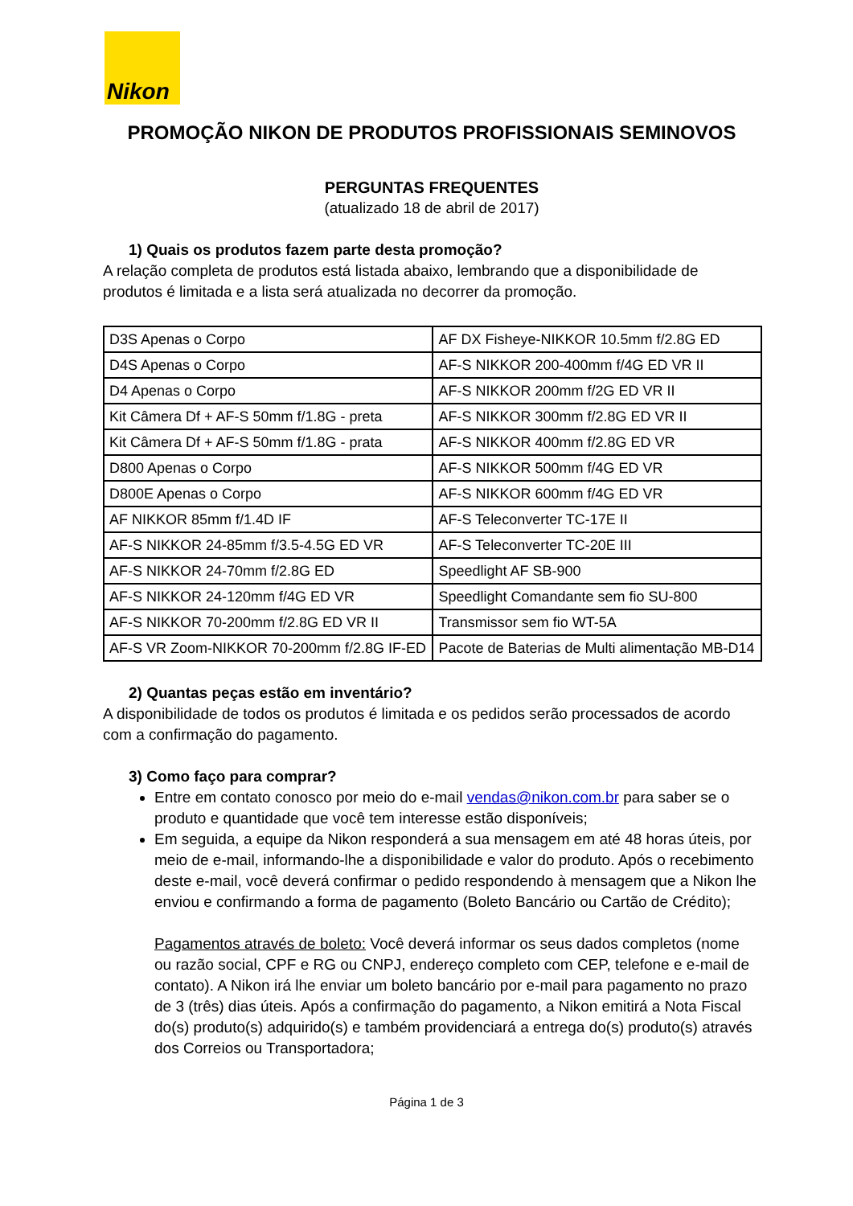Nikon
PROMOÇÃO NIKON DE PRODUTOS PROFISSIONAIS SEMINOVOS
PERGUNTAS FREQUENTES
(atualizado 18 de abril de 2017)
1) Quais os produtos fazem parte desta promoção?
A relação completa de produtos está listada abaixo, lembrando que a disponibilidade de produtos é limitada e a lista será atualizada no decorrer da promoção.
| D3S Apenas o Corpo | AF DX Fisheye-NIKKOR 10.5mm f/2.8G ED |
| D4S Apenas o Corpo | AF-S NIKKOR 200-400mm f/4G ED VR II |
| D4 Apenas o Corpo | AF-S NIKKOR 200mm f/2G ED VR II |
| Kit Câmera Df + AF-S 50mm f/1.8G - preta | AF-S NIKKOR 300mm f/2.8G ED VR II |
| Kit Câmera Df + AF-S 50mm f/1.8G - prata | AF-S NIKKOR 400mm f/2.8G ED VR |
| D800 Apenas o Corpo | AF-S NIKKOR 500mm f/4G ED VR |
| D800E Apenas o Corpo | AF-S NIKKOR 600mm f/4G ED VR |
| AF NIKKOR 85mm f/1.4D IF | AF-S Teleconverter TC-17E II |
| AF-S NIKKOR 24-85mm f/3.5-4.5G ED VR | AF-S Teleconverter TC-20E III |
| AF-S NIKKOR 24-70mm f/2.8G ED | Speedlight AF SB-900 |
| AF-S NIKKOR 24-120mm f/4G ED VR | Speedlight Comandante sem fio SU-800 |
| AF-S NIKKOR 70-200mm f/2.8G ED VR II | Transmissor sem fio WT-5A |
| AF-S VR Zoom-NIKKOR 70-200mm f/2.8G IF-ED | Pacote de Baterias de Multi alimentação MB-D14 |
2) Quantas peças estão em inventário?
A disponibilidade de todos os produtos é limitada e os pedidos serão processados de acordo com a confirmação do pagamento.
3) Como faço para comprar?
Entre em contato conosco por meio do e-mail vendas@nikon.com.br para saber se o produto e quantidade que você tem interesse estão disponíveis;
Em seguida, a equipe da Nikon responderá a sua mensagem em até 48 horas úteis, por meio de e-mail, informando-lhe a disponibilidade e valor do produto. Após o recebimento deste e-mail, você deverá confirmar o pedido respondendo à mensagem que a Nikon lhe enviou e confirmando a forma de pagamento (Boleto Bancário ou Cartão de Crédito);
Pagamentos através de boleto: Você deverá informar os seus dados completos (nome ou razão social, CPF e RG ou CNPJ, endereço completo com CEP, telefone e e-mail de contato). A Nikon irá lhe enviar um boleto bancário por e-mail para pagamento no prazo de 3 (três) dias úteis. Após a confirmação do pagamento, a Nikon emitirá a Nota Fiscal do(s) produto(s) adquirido(s) e também providenciará a entrega do(s) produto(s) através dos Correios ou Transportadora;
Página 1 de 3